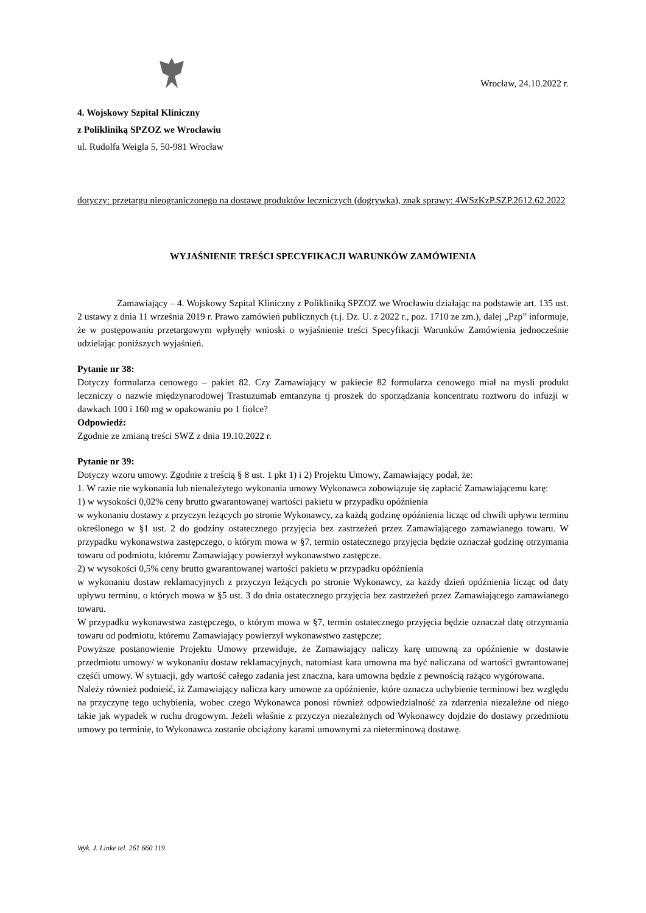4. Wojskowy Szpital Kliniczny
z Polikliniką SPZOZ we Wrocławiu
ul. Rudolfa Weigla 5, 50-981 Wrocław
Wrocław, 24.10.2022 r.
dotyczy: przetargu nieograniczonego na dostawę produktów leczniczych (dogrywka), znak sprawy: 4WSzKzP.SZP.2612.62.2022
WYJAŚNIENIE TREŚCI SPECYFIKACJI WARUNKÓW ZAMÓWIENIA
Zamawiający – 4. Wojskowy Szpital Kliniczny z Polikliniką SPZOZ we Wrocławiu działając na podstawie art. 135 ust. 2 ustawy z dnia 11 września 2019 r. Prawo zamówień publicznych (t.j. Dz. U. z 2022 r., poz. 1710 ze zm.), dalej „Pzp” informuje, że w postępowaniu przetargowym wpłynęły wnioski o wyjaśnienie treści Specyfikacji Warunków Zamówienia jednocześnie udzielając poniższych wyjaśnień.
Pytanie nr 38:
Dotyczy formularza cenowego – pakiet 82. Czy Zamawiający w pakiecie 82 formularza cenowego miał na mysli produkt leczniczy o nazwie międzynarodowej Trastuzumab emtanzyna tj proszek do sporządzania koncentratu roztworu do infuzji w dawkach 100 i 160 mg w opakowaniu po 1 fiolce?
Odpowiedź:
Zgodnie ze zmianą treści SWZ z dnia 19.10.2022 r.
Pytanie nr 39:
Dotyczy wzoru umowy. Zgodnie z treścią § 8 ust. 1 pkt 1) i 2) Projektu Umowy, Zamawiający podał, że:
1. W razie nie wykonania lub nienależytego wykonania umowy Wykonawca zobowiązuje się zapłacić Zamawiającemu karę:
1) w wysokości 0,02% ceny brutto gwarantowanej wartości pakietu w przypadku opóźnienia
w wykonaniu dostawy z przyczyn leżących po stronie Wykonawcy, za każdą godzinę opóźnienia licząc od chwili upływu terminu określonego w §1 ust. 2 do godziny ostatecznego przyjęcia bez zastrzeżeń przez Zamawiającego zamawianego towaru. W przypadku wykonawstwa zastępczego, o którym mowa w §7, termin ostatecznego przyjęcia będzie oznaczał godzinę otrzymania towaru od podmiotu, któremu Zamawiający powierzył wykonawstwo zastępcze.
2) w wysokości 0,5% ceny brutto gwarantowanej wartości pakietu w przypadku opóźnienia
w wykonaniu dostaw reklamacyjnych z przyczyn leżących po stronie Wykonawcy, za każdy dzień opóźnienia licząc od daty upływu terminu, o których mowa w §5 ust. 3 do dnia ostatecznego przyjęcia bez zastrzeżeń przez Zamawiającego zamawianego towaru.
W przypadku wykonawstwa zastępczego, o którym mowa w §7, termin ostatecznego przyjęcia będzie oznaczał datę otrzymania towaru od podmiotu, któremu Zamawiający powierzył wykonawstwo zastępcze;
Powyższe postanowienie Projektu Umowy przewiduje, że Zamawiający naliczy karę umowną za opóźnienie w dostawie przedmiotu umowy/ w wykonaniu dostaw reklamacyjnych, natomiast kara umowna ma być naliczana od wartości gwrantowanej częśći umowy. W sytuacji, gdy wartość całego zadania jest znaczna, kara umowna będzie z pewnością rażąco wygórowana.
Należy również podnieść, iż Zamawiający nalicza kary umowne za opóźnienie, które oznacza uchybienie terminowi bez względu na przyczynę tego uchybienia, wobec czego Wykonawca ponosi również odpowiedzialność za zdarzenia niezależne od niego takie jak wypadek w ruchu drogowym. Jeżeli właśnie z przyczyn niezależnych od Wykonawcy dojdzie do dostawy przedmiotu umowy po terminie, to Wykonawca zostanie obciążony karami umownymi za nieterminową dostawę.
Wyk. J. Linke tel. 261 660 119